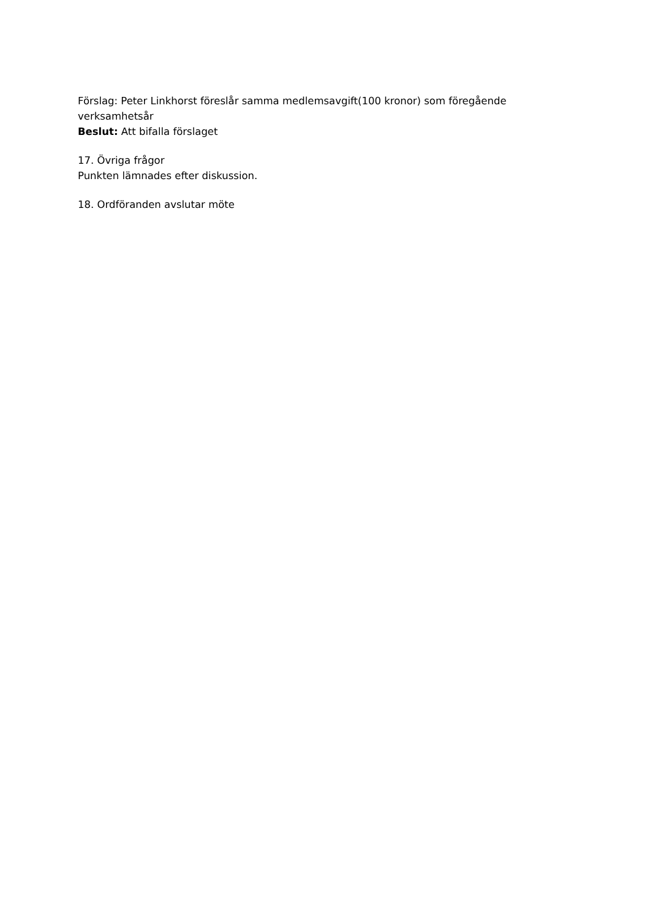Förslag: Peter Linkhorst föreslår samma medlemsavgift(100 kronor) som föregående verksamhetsår
Beslut: Att bifalla förslaget
17. Övriga frågor
Punkten lämnades efter diskussion.
18. Ordföranden avslutar möte